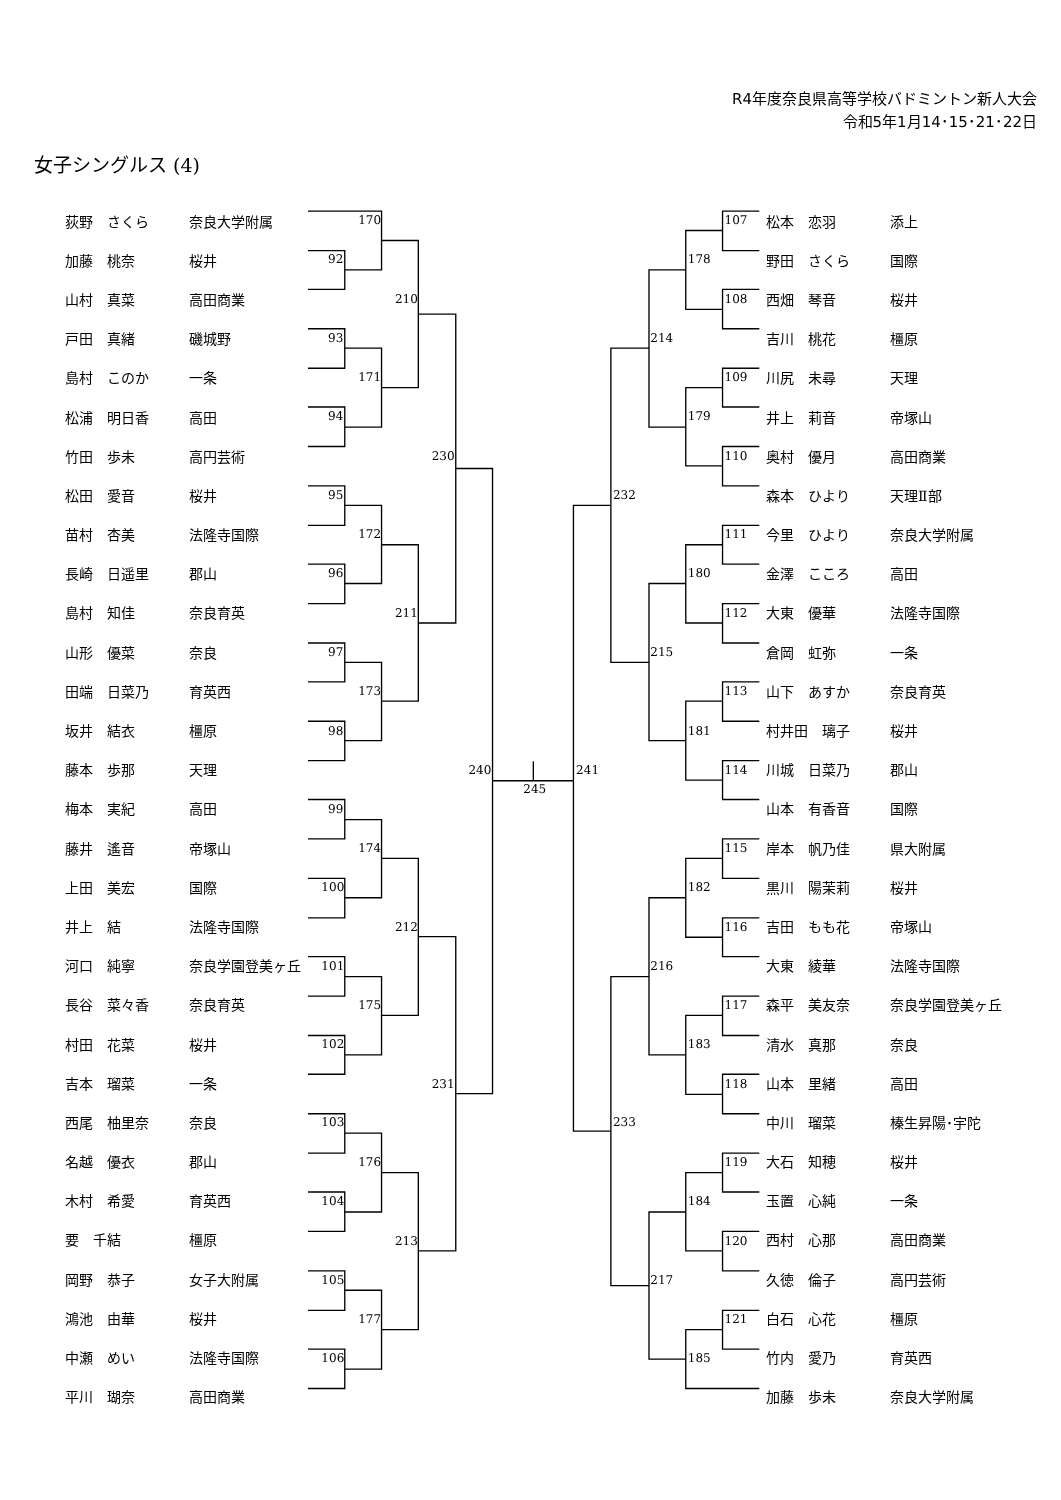R4年度奈良県高等学校バドミントン新人大会
令和5年1月14･15･21･22日
女子シングルス (4)
| 荻野 さくら | 奈良大学附属 |
| 加藤 桃奈 | 桜井 |
| 山村 真菜 | 高田商業 |
| 戸田 真緒 | 磯城野 |
| 島村 このか | 一条 |
| 松浦 明日香 | 高田 |
| 竹田 歩未 | 高円芸術 |
| 松田 愛音 | 桜井 |
| 苗村 杏美 | 法隆寺国際 |
| 長崎 日遥里 | 郡山 |
| 島村 知佳 | 奈良育英 |
| 山形 優菜 | 奈良 |
| 田端 日菜乃 | 育英西 |
| 坂井 結衣 | 橿原 |
| 藤本 歩那 | 天理 |
| 梅本 実紀 | 高田 |
| 藤井 遙音 | 帝塚山 |
| 上田 美宏 | 国際 |
| 井上 結 | 法隆寺国際 |
| 河口 純寧 | 奈良学園登美ヶ丘 |
| 長谷 菜々香 | 奈良育英 |
| 村田 花菜 | 桜井 |
| 吉本 瑠菜 | 一条 |
| 西尾 柚里奈 | 奈良 |
| 名越 優衣 | 郡山 |
| 木村 希愛 | 育英西 |
| 要 千結 | 橿原 |
| 岡野 恭子 | 女子大附属 |
| 鴻池 由華 | 桜井 |
| 中瀬 めい | 法隆寺国際 |
| 平川 瑚奈 | 高田商業 |
170
92
93
171
94
210
230
95
172
96
211
97
173
98
240
99
174
100
212
101
175
102
231
103
176
104
213
105
177
106
245
107
178
108
214
109
179
110
232
111
180
112
215
113
181
241
114
115
182
116
216
117
183
118
233
119
184
120
217
121
185
| 松本 恋羽 | 添上 |
| 野田 さくら | 国際 |
| 西畑 琴音 | 桜井 |
| 吉川 桃花 | 橿原 |
| 川尻 未尋 | 天理 |
| 井上 莉音 | 帝塚山 |
| 奥村 優月 | 高田商業 |
| 森本 ひより | 天理Ⅱ部 |
| 今里 ひより | 奈良大学附属 |
| 金澤 こころ | 高田 |
| 大東 優華 | 法隆寺国際 |
| 倉岡 虹弥 | 一条 |
| 山下 あすか | 奈良育英 |
| 村井田 璃子 | 桜井 |
| 川城 日菜乃 | 郡山 |
| 山本 有香音 | 国際 |
| 岸本 帆乃佳 | 県大附属 |
| 黒川 陽茉莉 | 桜井 |
| 吉田 もも花 | 帝塚山 |
| 大東 綾華 | 法隆寺国際 |
| 森平 美友奈 | 奈良学園登美ヶ丘 |
| 清水 真那 | 奈良 |
| 山本 里緒 | 高田 |
| 中川 瑠菜 | 榛生昇陽･宇陀 |
| 大石 知穂 | 桜井 |
| 玉置 心純 | 一条 |
| 西村 心那 | 高田商業 |
| 久徳 倫子 | 高円芸術 |
| 白石 心花 | 橿原 |
| 竹内 愛乃 | 育英西 |
| 加藤 歩未 | 奈良大学附属 |